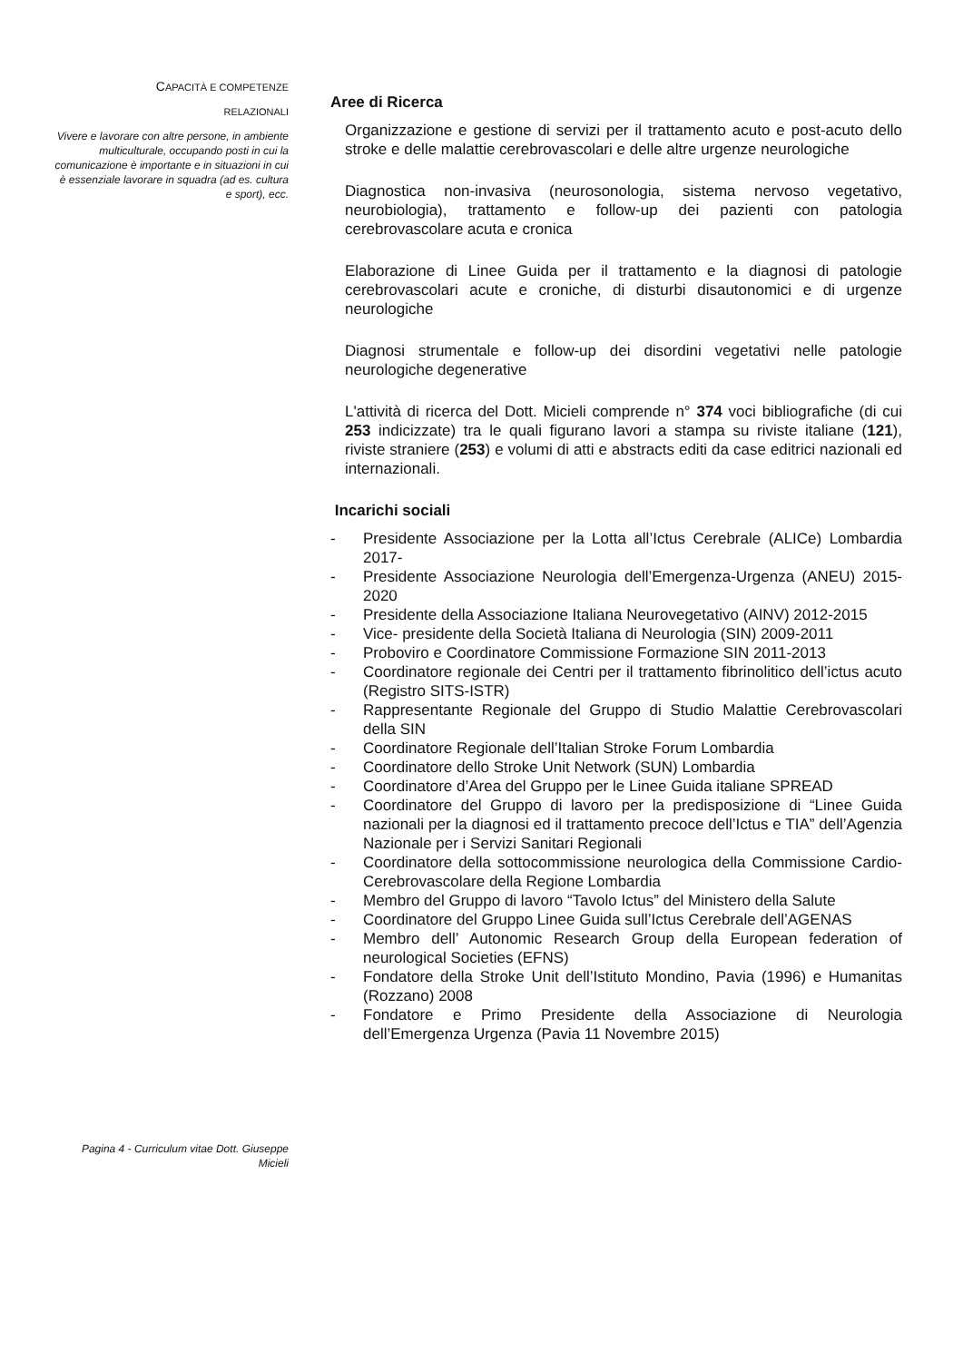CAPACITÀ E COMPETENZE
RELAZIONALI
Vivere e lavorare con altre persone, in ambiente multiculturale, occupando posti in cui la comunicazione è importante e in situazioni in cui è essenziale lavorare in squadra (ad es. cultura e sport), ecc.
Aree di Ricerca
Organizzazione e gestione di servizi per il trattamento acuto e post-acuto dello stroke e delle malattie cerebrovascolari e delle altre urgenze neurologiche
Diagnostica non-invasiva (neurosonologia, sistema nervoso vegetativo, neurobiologia), trattamento e follow-up dei pazienti con patologia cerebrovascolare acuta e cronica
Elaborazione di Linee Guida per il trattamento e la diagnosi di patologie cerebrovascolari acute e croniche, di disturbi disautonomici e di urgenze neurologiche
Diagnosi strumentale e follow-up dei disordini vegetativi nelle patologie neurologiche degenerative
L'attività di ricerca del Dott. Micieli comprende n° 374 voci bibliografiche (di cui 253 indicizzate) tra le quali figurano lavori a stampa su riviste italiane (121), riviste straniere (253) e volumi di atti e abstracts editi da case editrici nazionali ed internazionali.
Incarichi sociali
- Presidente Associazione per la Lotta all’Ictus Cerebrale (ALICe) Lombardia 2017-
- Presidente Associazione Neurologia dell’Emergenza-Urgenza (ANEU) 2015-2020
- Presidente della Associazione Italiana Neurovegetativo (AINV) 2012-2015
- Vice- presidente della Società Italiana di Neurologia (SIN) 2009-2011
- Proboviro e Coordinatore Commissione Formazione SIN 2011-2013
- Coordinatore regionale dei Centri per il trattamento fibrinolitico dell’ictus acuto (Registro SITS-ISTR)
- Rappresentante Regionale del Gruppo di Studio Malattie Cerebrovascolari della SIN
- Coordinatore Regionale dell’Italian Stroke Forum Lombardia
- Coordinatore dello Stroke Unit Network (SUN) Lombardia
- Coordinatore d’Area del Gruppo per le Linee Guida italiane SPREAD
- Coordinatore del Gruppo di lavoro per la predisposizione di “Linee Guida nazionali per la diagnosi ed il trattamento precoce dell’Ictus e TIA” dell’Agenzia Nazionale per i Servizi Sanitari Regionali
- Coordinatore della sottocommissione neurologica della Commissione Cardio-Cerebrovascolare della Regione Lombardia
- Membro del Gruppo di lavoro “Tavolo Ictus” del Ministero della Salute
- Coordinatore del Gruppo Linee Guida sull’Ictus Cerebrale dell’AGENAS
- Membro dell’ Autonomic Research Group della European federation of neurological Societies (EFNS)
- Fondatore della Stroke Unit dell’Istituto Mondino, Pavia (1996) e Humanitas (Rozzano) 2008
- Fondatore e Primo Presidente della Associazione di Neurologia dell’Emergenza Urgenza (Pavia 11 Novembre 2015)
Pagina 4 - Curriculum vitae Dott. Giuseppe Micieli